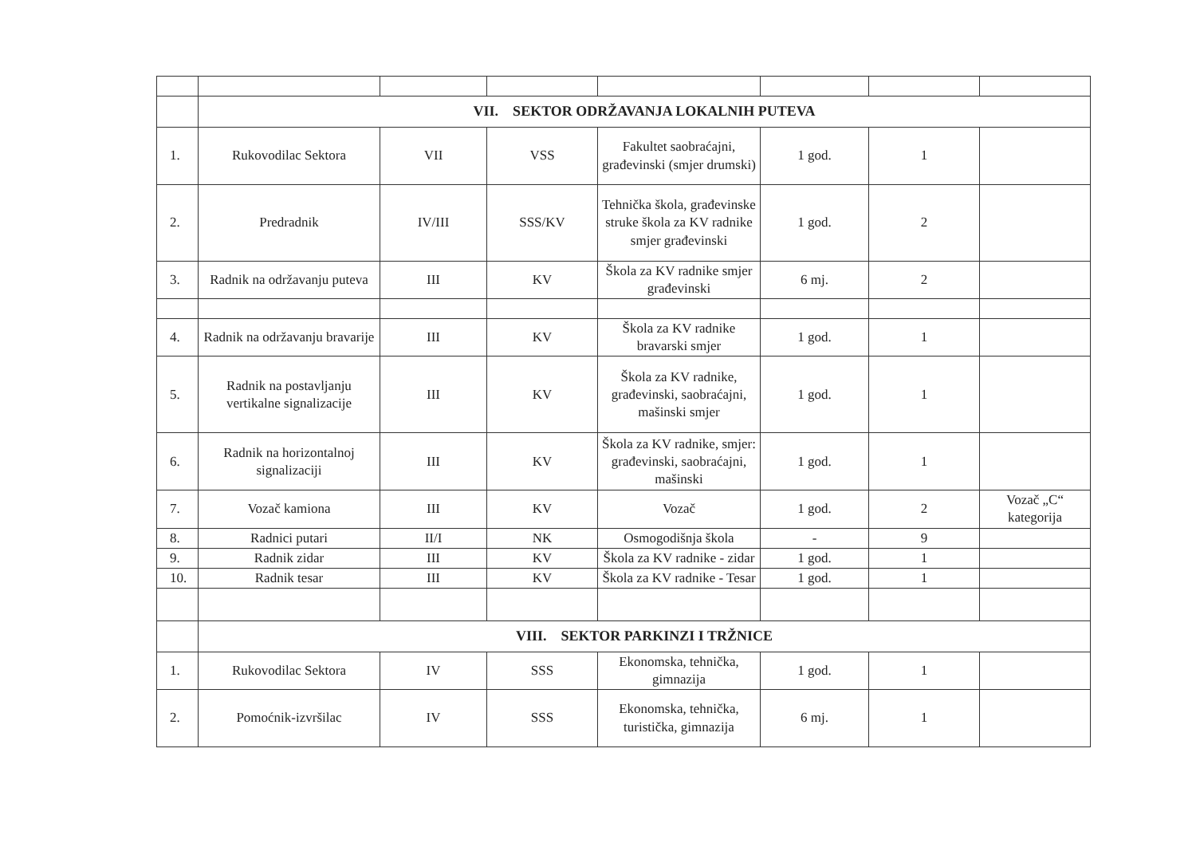| | VII. SEKTOR ODRŽAVANJA LOKALNIH PUTEVA | | | | | | |
| 1. | Rukovodilac Sektora | VII | VSS | Fakultet saobraćajni, građevinski (smjer drumski) | 1 god. | 1 | |
| 2. | Predradnik | IV/III | SSS/KV | Tehnička škola, građevinske struke škola za KV radnike smjer građevinski | 1 god. | 2 | |
| 3. | Radnik na održavanju puteva | III | KV | Škola za KV radnike smjer građevinski | 6 mj. | 2 | |
| 4. | Radnik na održavanju bravarije | III | KV | Škola za KV radnike bravarski smjer | 1 god. | 1 | |
| 5. | Radnik na postavljanju vertikalne signalizacije | III | KV | Škola za KV radnike, građevinski, saobraćajni, mašinski smjer | 1 god. | 1 | |
| 6. | Radnik na horizontalnoj signalizaciji | III | KV | Škola za KV radnike, smjer: građevinski, saobraćajni, mašinski | 1 god. | 1 | |
| 7. | Vozač kamiona | III | KV | Vozač | 1 god. | 2 | Vozač „C“ kategorija |
| 8. | Radnici putari | II/I | NK | Osmogodišnja škola | - | 9 | |
| 9. | Radnik zidar | III | KV | Škola za KV radnike - zidar | 1 god. | 1 | |
| 10. | Radnik tesar | III | KV | Škola za KV radnike - Tesar | 1 god. | 1 | |
| | VIII. SEKTOR PARKINZI I TRŽNICE | | | | | | |
| 1. | Rukovodilac Sektora | IV | SSS | Ekonomska, tehnička, gimnazija | 1 god. | 1 | |
| 2. | Pomoćnik-izvršilac | IV | SSS | Ekonomska, tehnička, turistička, gimnazija | 6 mj. | 1 | |